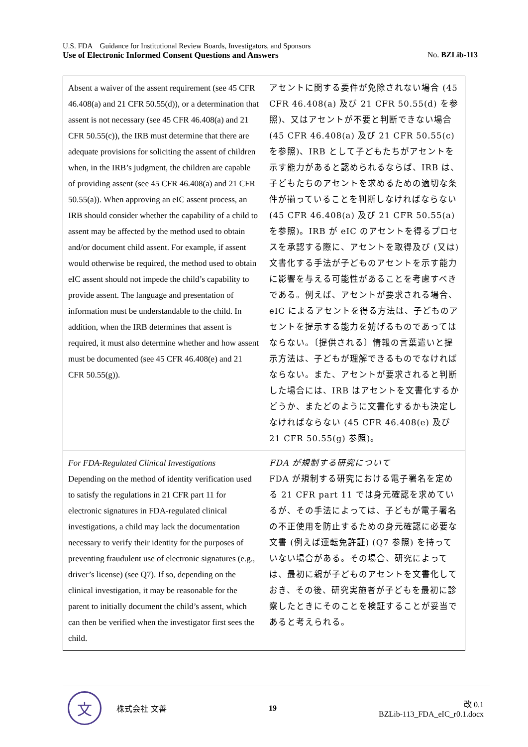U.S. FDA　Guidance for Institutional Review Boards, Investigators, and Sponsors
Use of Electronic Informed Consent Questions and Answers No. BZLib-113
| Absent a waiver of the assent requirement (see 45 CFR 46.408(a) and 21 CFR 50.55(d)), or a determination that assent is not necessary (see 45 CFR 46.408(a) and 21 CFR 50.55(c)), the IRB must determine that there are adequate provisions for soliciting the assent of children when, in the IRB’s judgment, the children are capable of providing assent (see 45 CFR 46.408(a) and 21 CFR 50.55(a)). When approving an eIC assent process, an IRB should consider whether the capability of a child to assent may be affected by the method used to obtain and/or document child assent. For example, if assent would otherwise be required, the method used to obtain eIC assent should not impede the child’s capability to provide assent. The language and presentation of information must be understandable to the child. In addition, when the IRB determines that assent is required, it must also determine whether and how assent must be documented (see 45 CFR 46.408(e) and 21 CFR 50.55(g)). | アセントに関する要件が免除されない場合 (45 CFR 46.408(a) 及び 21 CFR 50.55(d) を参照)、又はアセントが不要と判断できない場合 (45 CFR 46.408(a) 及び 21 CFR 50.55(c) を参照)、IRB として子どもたちがアセントを示す能力があると認められるならば、IRB は、子どもたちのアセントを求めるための適切な条件が揃っていることを判断しなければならない (45 CFR 46.408(a) 及び 21 CFR 50.55(a) を参照)。IRB が eIC のアセントを得るプロセスを承認する際に、アセントを取得及び (又は) 文書化する手法が子どものアセントを示す能力に影響を与える可能性があることを考慮すべきである。例えば、アセントが要求される場合、eIC によるアセントを得る方法は、子どものアセントを提示する能力を妨げるものであってはならない。〔提供される〕情報の言葉遣いと提示方法は、子どもが理解できるものでなければならない。また、アセントが要求されると判断した場合には、IRB はアセントを文書化するかどうか、またどのように文書化するかも決定しなければならない (45 CFR 46.408(e) 及び 21 CFR 50.55(g) 参照)。 |
| For FDA-Regulated Clinical Investigations Depending on the method of identity verification used to satisfy the regulations in 21 CFR part 11 for electronic signatures in FDA-regulated clinical investigations, a child may lack the documentation necessary to verify their identity for the purposes of preventing fraudulent use of electronic signatures (e.g., driver’s license) (see Q7). If so, depending on the clinical investigation, it may be reasonable for the parent to initially document the child’s assent, which can then be verified when the investigator first sees the child. | FDA が規制する研究について FDA が規制する研究における電子署名を定める 21 CFR part 11 では身元確認を求めているが、その手法によっては、子どもが電子署名の不正使用を防止するための身元確認に必要な文書 (例えば運転免許証) (Q7 参照) を持っていない場合がある。その場合、研究によっては、最初に親が子どものアセントを文書化しておき、その後、研究実施者が子どもを最初に診察したときにそのことを検証することが妥当であると考えられる。 |
文
株式会社 文善
19
改 0.1
BZLib-113_FDA_eIC_r0.1.docx